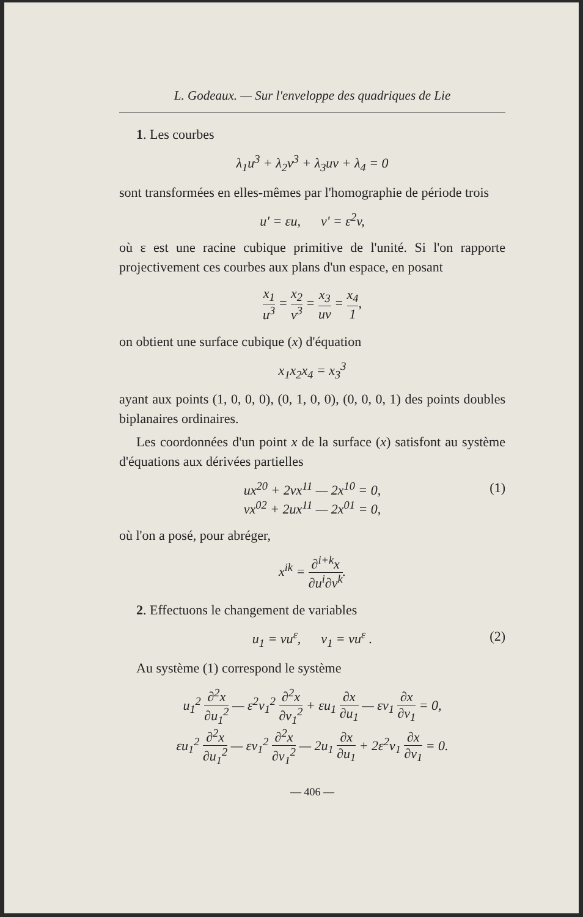L. Godeaux. — Sur l'enveloppe des quadriques de Lie
1. Les courbes
λ<sub>1</sub>u<sup>3</sup> + λ<sub>2</sub>v<sup>3</sup> + λ<sub>3</sub>uv + λ<sub>4</sub> = 0
sont transformées en elles-mêmes par l'homographie de période trois
u' = εu, v' = ε<sup>2</sup>v,
où ε est une racine cubique primitive de l'unité. Si l'on rapporte projectivement ces courbes aux plans d'un espace, en posant
x<sub>1</sub> u<sup>3</sup> = x<sub>2</sub> v<sup>3</sup> = x<sub>3</sub> uv = x<sub>4</sub> 1,
on obtient une surface cubique (x) d'équation
x<sub>1</sub>x<sub>2</sub>x<sub>4</sub> = x<sub>3</sub><sup>3</sup>
ayant aux points (1, 0, 0, 0), (0, 1, 0, 0), (0, 0, 0, 1) des points doubles biplanaires ordinaires.
Les coordonnées d'un point x de la surface (x) satisfont au système d'équations aux dérivées partielles
(1) ux<sup>20</sup> + 2vx<sup>11</sup> — 2x<sup>10</sup> = 0,
vx<sup>02</sup> + 2ux<sup>11</sup> — 2x<sup>01</sup> = 0,
où l'on a posé, pour abréger,
x<sup>ik</sup> = ∂<sup>i+k</sup>x ∂u<sup>i</sup>∂v<sup>k</sup>.
2. Effectuons le changement de variables
(2) u<sub>1</sub> = vu<sup>ε</sup>, v<sub>1</sub> = vu<sup>ε</sup> .
Au système (1) correspond le système
u<sub>1</sub><sup>2</sup> ∂<sup>2</sup>x ∂u<sub>1</sub><sup>2</sup> — ε<sup>2</sup>v<sub>1</sub><sup>2</sup> ∂<sup>2</sup>x ∂v<sub>1</sub><sup>2</sup> + εu<sub>1</sub> ∂x ∂u<sub>1</sub> — εv<sub>1</sub> ∂x ∂v<sub>1</sub> = 0,
εu<sub>1</sub><sup>2</sup> ∂<sup>2</sup>x ∂u<sub>1</sub><sup>2</sup> — εv<sub>1</sub><sup>2</sup> ∂<sup>2</sup>x ∂v<sub>1</sub><sup>2</sup> — 2u<sub>1</sub> ∂x ∂u<sub>1</sub> + 2ε<sup>2</sup>v<sub>1</sub> ∂x ∂v<sub>1</sub> = 0.
— 406 —